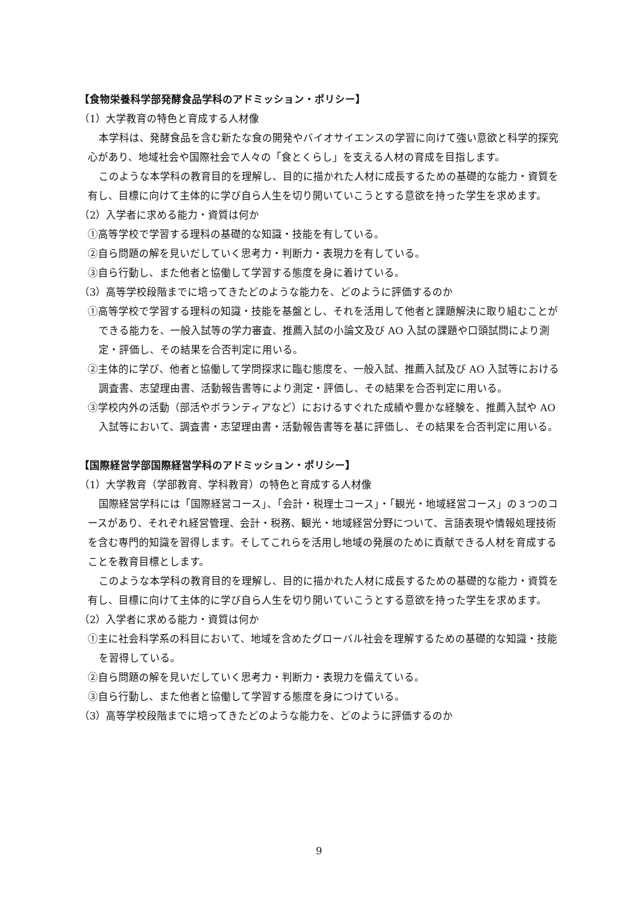【食物栄養科学部発酵食品学科のアドミッション・ポリシー】
（1）大学教育の特色と育成する人材像
本学科は、発酵食品を含む新たな食の開発やバイオサイエンスの学習に向けて強い意欲と科学的探究心があり、地域社会や国際社会で人々の「食とくらし」を支える人材の育成を目指します。
このような本学科の教育目的を理解し、目的に描かれた人材に成長するための基礎的な能力・資質を有し、目標に向けて主体的に学び自ら人生を切り開いていこうとする意欲を持った学生を求めます。
（2）入学者に求める能力・資質は何か
①高等学校で学習する理科の基礎的な知識・技能を有している。
②自ら問題の解を見いだしていく思考力・判断力・表現力を有している。
③自ら行動し、また他者と協働して学習する態度を身に着けている。
（3）高等学校段階までに培ってきたどのような能力を、どのように評価するのか
①高等学校で学習する理科の知識・技能を基盤とし、それを活用して他者と課題解決に取り組むことができる能力を、一般入試等の学力審査、推薦入試の小論文及び AO 入試の課題や口頭試問により測定・評価し、その結果を合否判定に用いる。
②主体的に学び、他者と協働して学問探求に臨む態度を、一般入試、推薦入試及び AO 入試等における調査書、志望理由書、活動報告書等により測定・評価し、その結果を合否判定に用いる。
③学校内外の活動（部活やボランティアなど）におけるすぐれた成績や豊かな経験を、推薦入試や AO 入試等において、調査書・志望理由書・活動報告書等を基に評価し、その結果を合否判定に用いる。
【国際経営学部国際経営学科のアドミッション・ポリシー】
（1）大学教育（学部教育、学科教育）の特色と育成する人材像
国際経営学科には「国際経営コース」、「会計・税理士コース」・「観光・地域経営コース」の３つのコースがあり、それぞれ経営管理、会計・税務、観光・地域経営分野について、言語表現や情報処理技術を含む専門的知識を習得します。そしてこれらを活用し地域の発展のために貢献できる人材を育成することを教育目標とします。
このような本学科の教育目的を理解し、目的に描かれた人材に成長するための基礎的な能力・資質を有し、目標に向けて主体的に学び自ら人生を切り開いていこうとする意欲を持った学生を求めます。
（2）入学者に求める能力・資質は何か
①主に社会科学系の科目において、地域を含めたグローバル社会を理解するための基礎的な知識・技能を習得している。
②自ら問題の解を見いだしていく思考力・判断力・表現力を備えている。
③自ら行動し、また他者と協働して学習する態度を身につけている。
（3）高等学校段階までに培ってきたどのような能力を、どのように評価するのか
9